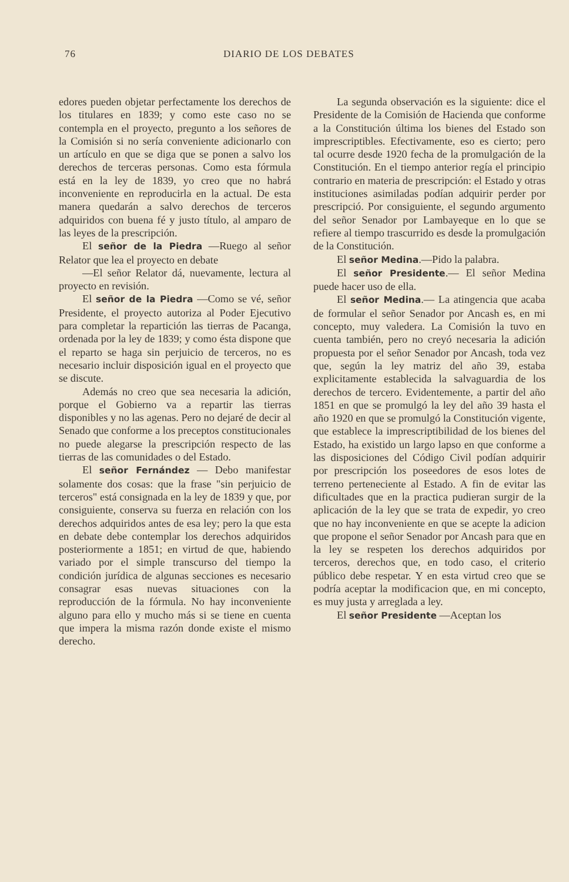76 DIARIO DE LOS DEBATES
edores pueden objetar perfectamente los derechos de los titulares en 1839; y como este caso no se contempla en el proyecto, pregunto a los señores de la Comisión si no sería conveniente adicionarlo con un artículo en que se diga que se ponen a salvo los derechos de terceras personas. Como esta fórmula está en la ley de 1839, yo creo que no habrá inconveniente en reproducirla en la actual. De esta manera quedarán a salvo derechos de terceros adquiridos con buena fé y justo título, al amparo de las leyes de la prescripción.
El señor de la Piedra —Ruego al señor Relator que lea el proyecto en debate
—El señor Relator dá, nuevamente, lectura al proyecto en revisión.
El señor de la Piedra —Como se vé, señor Presidente, el proyecto autoriza al Poder Ejecutivo para completar la repartición las tierras de Pacanga, ordenada por la ley de 1839; y como ésta dispone que el reparto se haga sin perjuicio de terceros, no es necesario incluir disposición igual en el proyecto que se discute.
Además no creo que sea necesaria la adición, porque el Gobierno va a repartir las tierras disponibles y no las agenas. Pero no dejaré de decir al Senado que conforme a los preceptos constitucionales no puede alegarse la prescripción respecto de las tierras de las comunidades o del Estado.
El señor Fernández — Debo manifestar solamente dos cosas: que la frase "sin perjuicio de terceros" está consignada en la ley de 1839 y que, por consiguiente, conserva su fuerza en relación con los derechos adquiridos antes de esa ley; pero la que esta en debate debe contemplar los derechos adquiridos posteriormente a 1851; en virtud de que, habiendo variado por el simple transcurso del tiempo la condición jurídica de algunas secciones es necesario consagrar esas nuevas situaciones con la reproducción de la fórmula. No hay inconveniente alguno para ello y mucho más si se tiene en cuenta que impera la misma razón donde existe el mismo derecho.
La segunda observación es la siguiente: dice el Presidente de la Comisión de Hacienda que conforme a la Constitución última los bienes del Estado son imprescriptibles. Efectivamente, eso es cierto; pero tal ocurre desde 1920 fecha de la promulgación de la Constitución. En el tiempo anterior regía el principio contrario en materia de prescripción: el Estado y otras instituciones asimiladas podían adquirir perder por prescripció. Por consiguiente, el segundo argumento del señor Senador por Lambayeque en lo que se refiere al tiempo trascurrido es desde la promulgación de la Constitución.
El señor Medina.—Pido la palabra.
El señor Presidente.— El señor Medina puede hacer uso de ella.
El señor Medina.— La atingencia que acaba de formular el señor Senador por Ancash es, en mi concepto, muy valedera. La Comisión la tuvo en cuenta también, pero no creyó necesaria la adición propuesta por el señor Senador por Ancash, toda vez que, según la ley matriz del año 39, estaba explicitamente establecida la salvaguardia de los derechos de tercero. Evidentemente, a partir del año 1851 en que se promulgó la ley del año 39 hasta el año 1920 en que se promulgó la Constitución vigente, que establece la imprescriptibilidad de los bienes del Estado, ha existido un largo lapso en que conforme a las disposiciones del Código Civil podían adquirir por prescripción los poseedores de esos lotes de terreno perteneciente al Estado. A fin de evitar las dificultades que en la practica pudieran surgir de la aplicación de la ley que se trata de expedir, yo creo que no hay inconveniente en que se acepte la adicion que propone el señor Senador por Ancash para que en la ley se respeten los derechos adquiridos por terceros, derechos que, en todo caso, el criterio público debe respetar. Y en esta virtud creo que se podría aceptar la modificacion que, en mi concepto, es muy justa y arreglada a ley.
El señor Presidente —Aceptan los